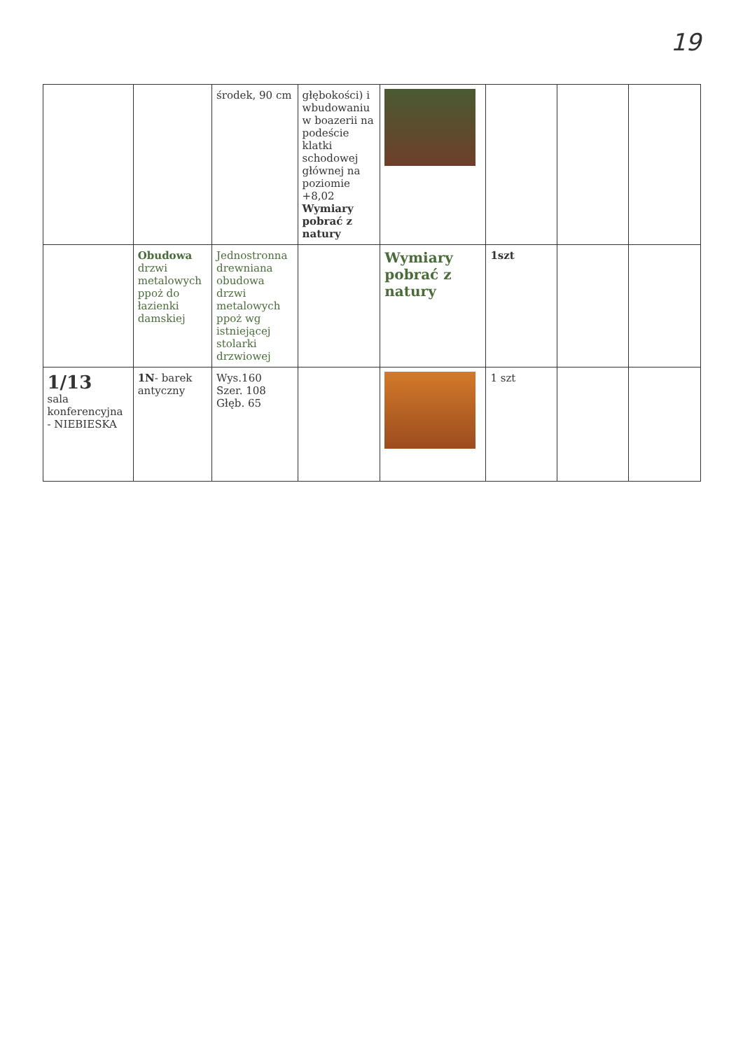19
| | | środek, 90 cm | głębokości) i wbudowaniu w boazerii na podeście klatki schodowej głównej na poziomie +8,02 Wymiary pobrać z natury | | | | |
| | Obudowa drzwi metalowych ppoż do łazienki damskiej | Jednostronna drewniana obudowa drzwi metalowych ppoż wg istniejącej stolarki drzwiowej | | Wymiary pobrać z natury | 1szt | | |
| 1/13 sala konferencyjna - NIEBIESKA | 1N - barek antyczny | Wys.160 Szer. 108 Głęb. 65 | | | 1 szt | | |